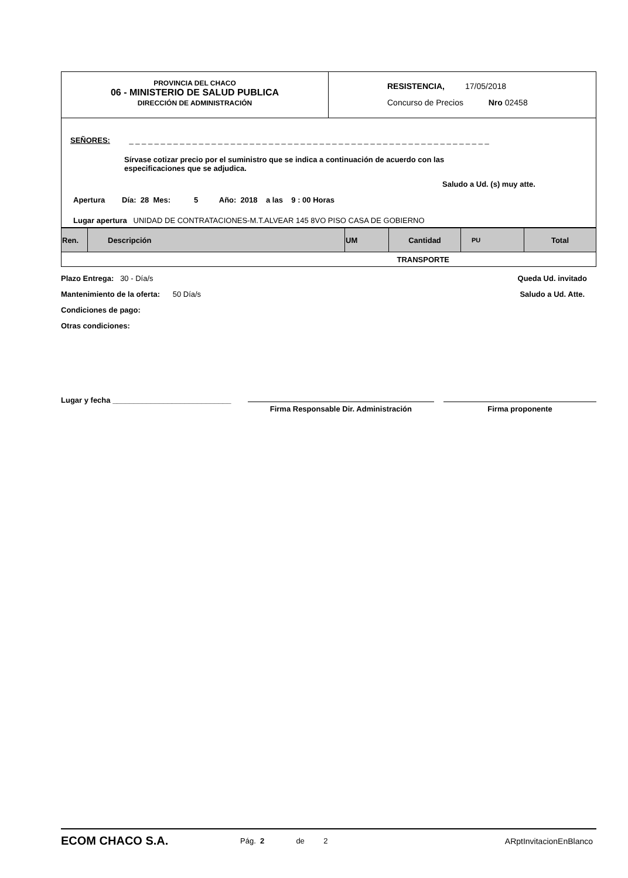PROVINCIA DEL CHACO
06 - MINISTERIO DE SALUD PUBLICA
DIRECCIÓN DE ADMINISTRACIÓN
RESISTENCIA, 17/05/2018
Concurso de Precios Nro 02458
SEÑORES: _ _ _ _ _ _ _ _ _ _ _ _ _ _ _ _ _ _ _ _ _ _ _ _ _ _ _ _ _ _ _ _ _ _ _ _ _ _ _ _ _ _ _ _ _ _ _ _ _ _ _ _ _ _ _ _ _
Sírvase cotizar precio por el suministro que se indica a continuación de acuerdo con las especificaciones que se adjudica.
Saludo a Ud. (s) muy atte.
Apertura Día: 28 Mes: 5 Año: 2018 a las 9 : 00 Horas
Lugar apertura UNIDAD DE CONTRATACIONES-M.T.ALVEAR 145 8VO PISO CASA DE GOBIERNO
| Ren. | Descripción | UM | Cantidad | PU | Total |
| --- | --- | --- | --- | --- | --- |
| TRANSPORTE | | | | | |
Plazo Entrega: 30 - Día/s
Mantenimiento de la oferta: 50 Día/s
Condiciones de pago:
Otras condiciones:
Queda Ud. invitado
Saludo a Ud. Atte.
Lugar y fecha ____________________________
Firma Responsable Dir. Administración Firma proponente
ECOM CHACO S.A.
Pág. 2 de 2 ARptInvitacionEnBlanco